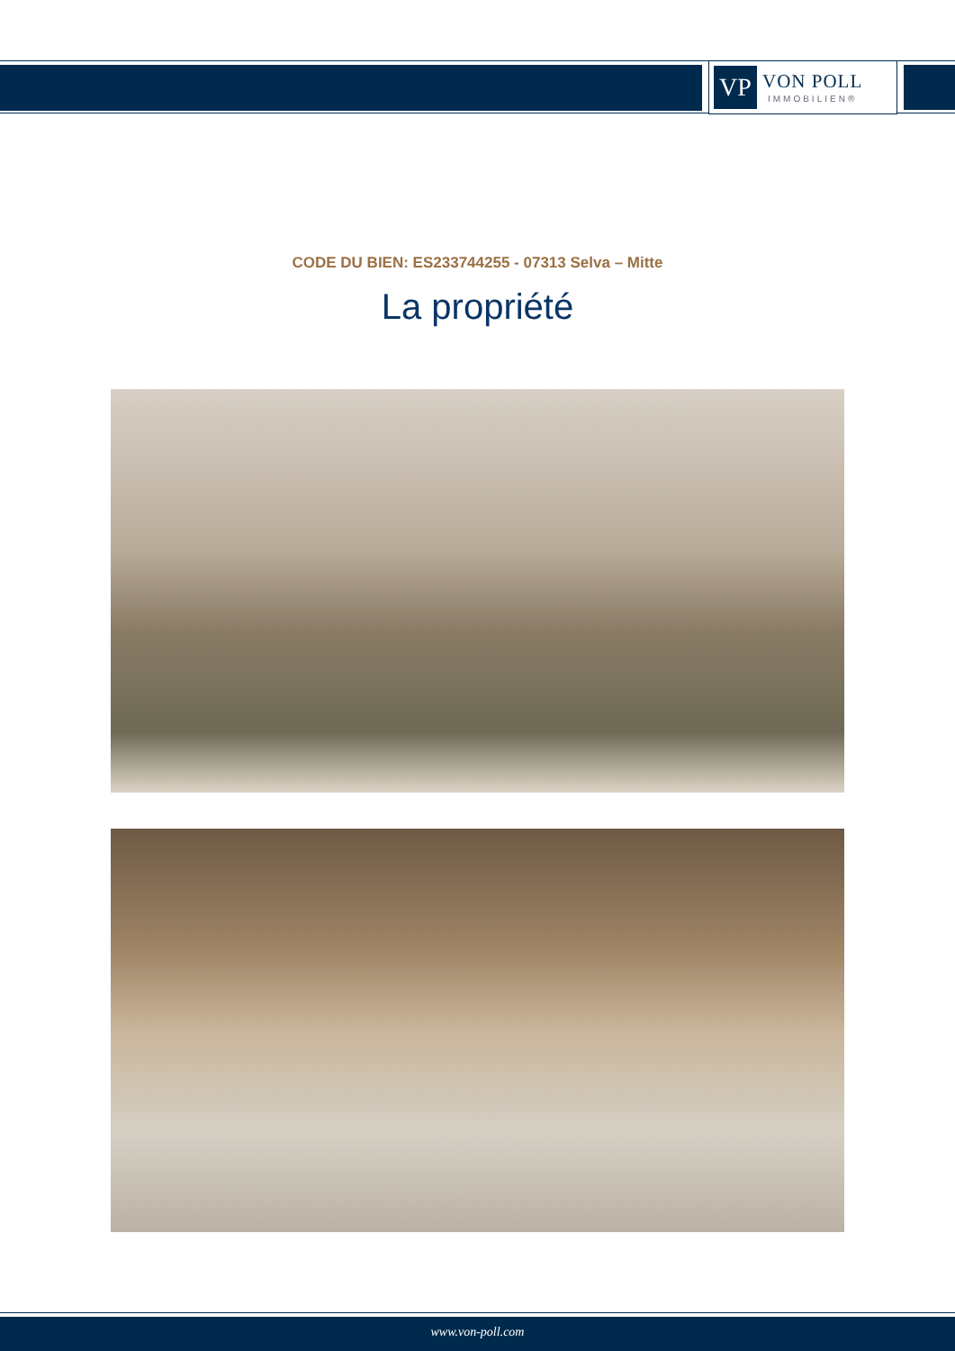VP
VON POLL
IMMOBILIEN®
CODE DU BIEN: ES233744255 - 07313 Selva – Mitte
La propriété
www.von-poll.com